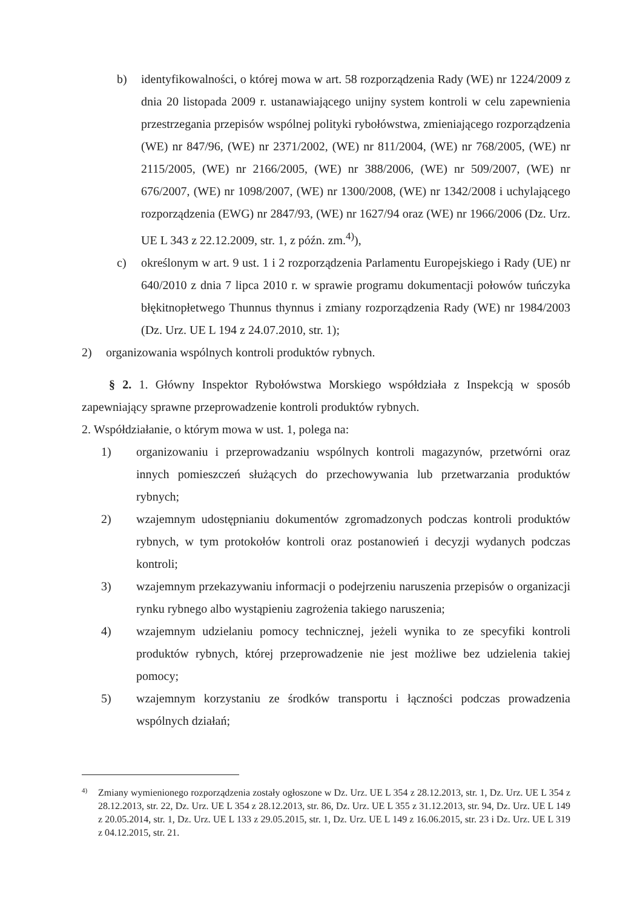b) identyfikowalności, o której mowa w art. 58 rozporządzenia Rady (WE) nr 1224/2009 z dnia 20 listopada 2009 r. ustanawiającego unijny system kontroli w celu zapewnienia przestrzegania przepisów wspólnej polityki rybołówstwa, zmieniającego rozporządzenia (WE) nr 847/96, (WE) nr 2371/2002, (WE) nr 811/2004, (WE) nr 768/2005, (WE) nr 2115/2005, (WE) nr 2166/2005, (WE) nr 388/2006, (WE) nr 509/2007, (WE) nr 676/2007, (WE) nr 1098/2007, (WE) nr 1300/2008, (WE) nr 1342/2008 i uchylającego rozporządzenia (EWG) nr 2847/93, (WE) nr 1627/94 oraz (WE) nr 1966/2006 (Dz. Urz. UE L 343 z 22.12.2009, str. 1, z późn. zm.<sup>4)</sup>),
c) określonym w art. 9 ust. 1 i 2 rozporządzenia Parlamentu Europejskiego i Rady (UE) nr 640/2010 z dnia 7 lipca 2010 r. w sprawie programu dokumentacji połowów tuńczyka błękitnopłetwego Thunnus thynnus i zmiany rozporządzenia Rady (WE) nr 1984/2003 (Dz. Urz. UE L 194 z 24.07.2010, str. 1);
2) organizowania wspólnych kontroli produktów rybnych.
§ 2. 1. Główny Inspektor Rybołówstwa Morskiego współdziała z Inspekcją w sposób zapewniający sprawne przeprowadzenie kontroli produktów rybnych.
2. Współdziałanie, o którym mowa w ust. 1, polega na:
1) organizowaniu i przeprowadzaniu wspólnych kontroli magazynów, przetwórni oraz innych pomieszczeń służących do przechowywania lub przetwarzania produktów rybnych;
2) wzajemnym udostępnianiu dokumentów zgromadzonych podczas kontroli produktów rybnych, w tym protokołów kontroli oraz postanowień i decyzji wydanych podczas kontroli;
3) wzajemnym przekazywaniu informacji o podejrzeniu naruszenia przepisów o organizacji rynku rybnego albo wystąpieniu zagrożenia takiego naruszenia;
4) wzajemnym udzielaniu pomocy technicznej, jeżeli wynika to ze specyfiki kontroli produktów rybnych, której przeprowadzenie nie jest możliwe bez udzielenia takiej pomocy;
5) wzajemnym korzystaniu ze środków transportu i łączności podczas prowadzenia wspólnych działań;
4) Zmiany wymienionego rozporządzenia zostały ogłoszone w Dz. Urz. UE L 354 z 28.12.2013, str. 1, Dz. Urz. UE L 354 z 28.12.2013, str. 22, Dz. Urz. UE L 354 z 28.12.2013, str. 86, Dz. Urz. UE L 355 z 31.12.2013, str. 94, Dz. Urz. UE L 149 z 20.05.2014, str. 1, Dz. Urz. UE L 133 z 29.05.2015, str. 1, Dz. Urz. UE L 149 z 16.06.2015, str. 23 i Dz. Urz. UE L 319 z 04.12.2015, str. 21.